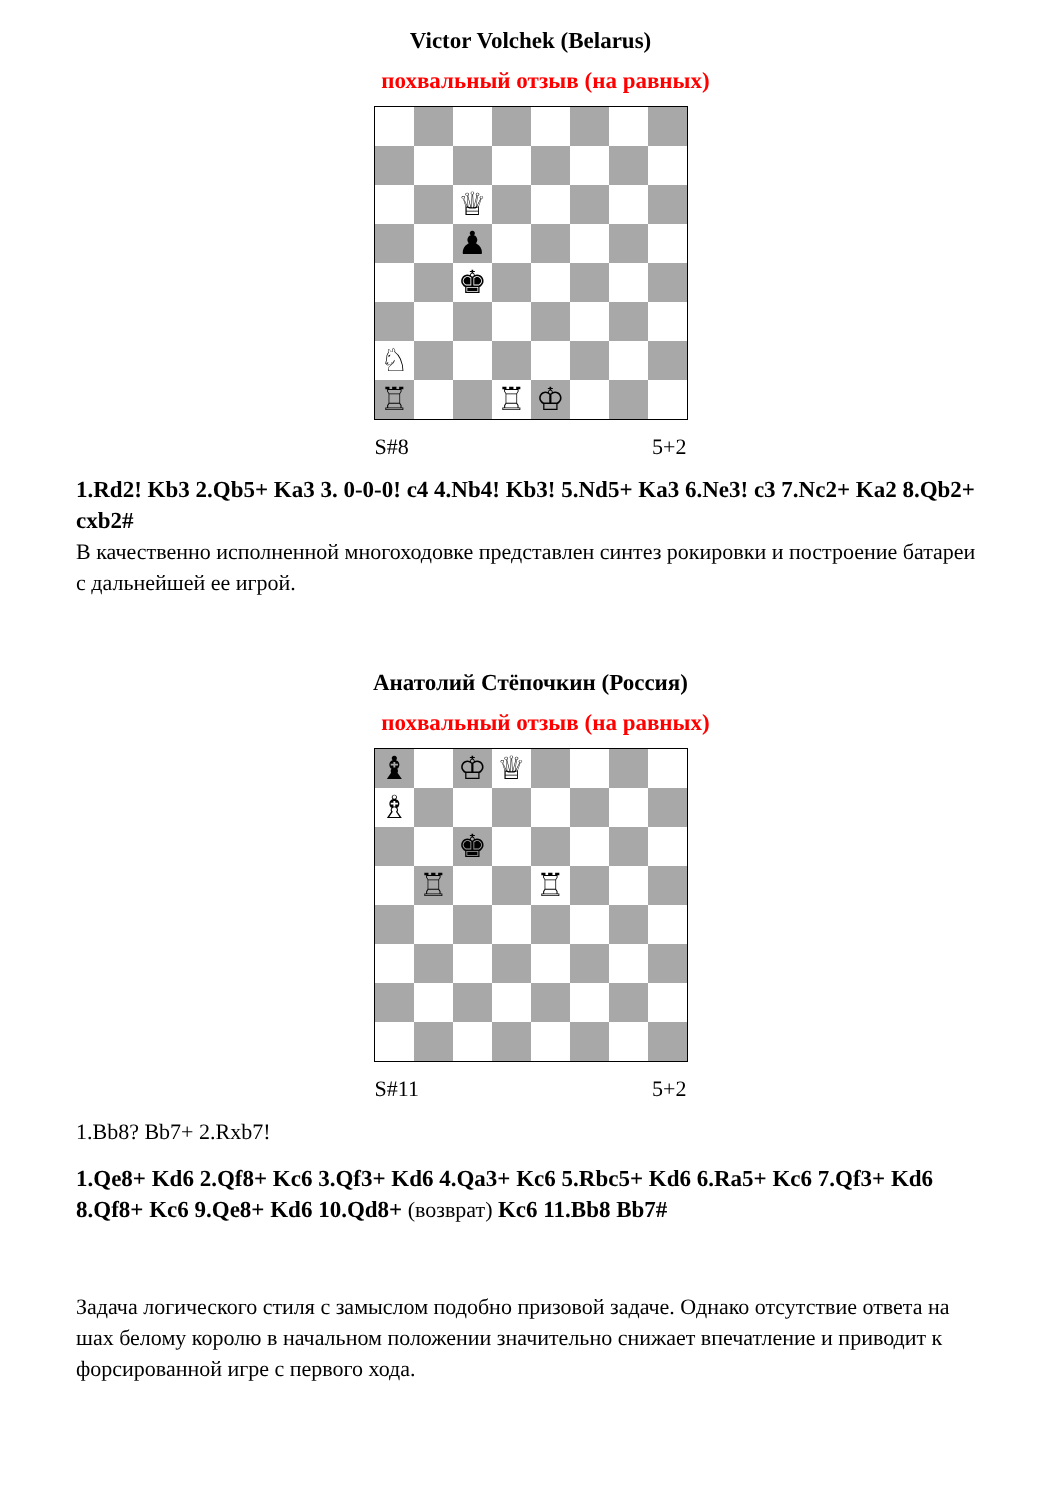Victor Volchek (Belarus)
похвальный отзыв (на равных)
♕
♟
♚
♘
♖
♖
♔
S#8 5+2
1.Rd2! Kb3 2.Qb5+ Ka3 3. 0-0-0! c4 4.Nb4! Kb3! 5.Nd5+ Ka3 6.Ne3! c3 7.Nc2+ Ka2 8.Qb2+ cxb2#
В качественно исполненной многоходовке представлен синтез рокировки и построение батареи с дальнейшей ее игрой.
Анатолий Стёпочкин (Россия)
похвальный отзыв (на равных)
♝
♔
♕
♗
♚
♖
♖
S#11 5+2
1.Bb8? Bb7+ 2.Rxb7!
1.Qe8+ Kd6 2.Qf8+ Kc6 3.Qf3+ Kd6 4.Qa3+ Kc6 5.Rbc5+ Kd6 6.Ra5+ Kc6 7.Qf3+ Kd6 8.Qf8+ Kc6 9.Qe8+ Kd6 10.Qd8+ (возврат) Kc6 11.Bb8 Bb7#
Задача логического стиля с замыслом подобно призовой задаче. Однако отсутствие ответа на шах белому королю в начальном положении значительно снижает впечатление и приводит к форсированной игре с первого хода.